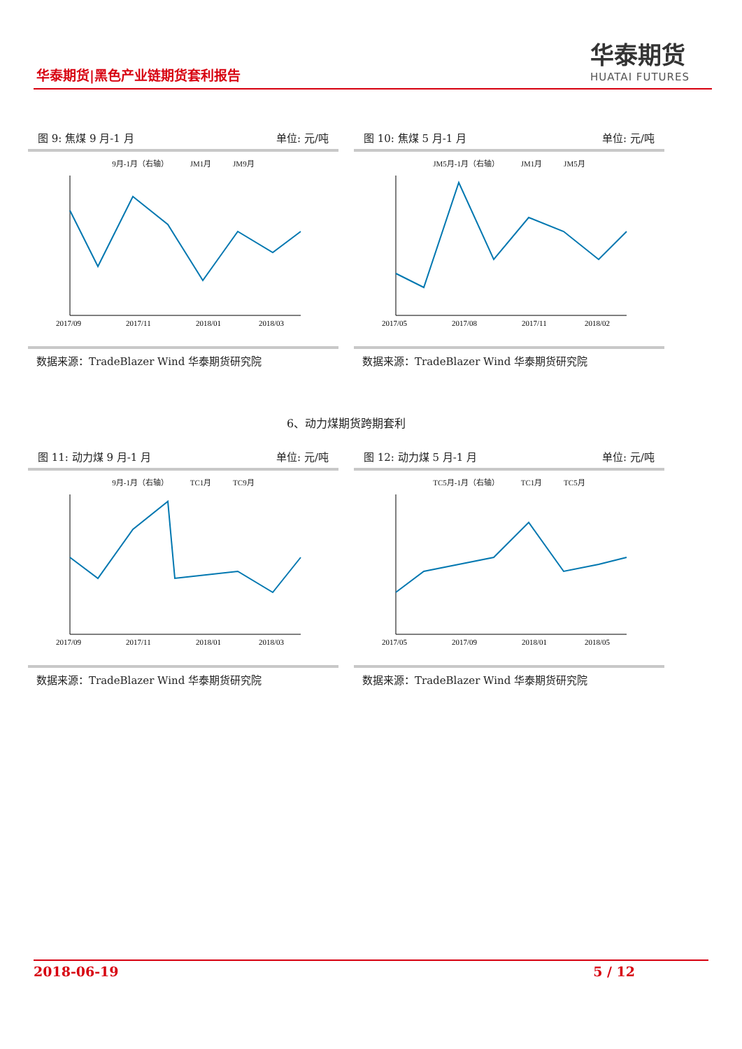华泰期货|黑色产业链期货套利报告
华泰期货
HUATAI FUTURES
图 9: 焦煤 9 月-1 月 单位: 元/吨
9月-1月（右轴） JM1月 JM9月
2017/09
2017/11
2018/01
2018/03
数据来源：TradeBlazer Wind 华泰期货研究院
图 10: 焦煤 5 月-1 月 单位: 元/吨
JM5月-1月（右轴） JM1月 JM5月
2017/05
2017/08
2017/11
2018/02
数据来源：TradeBlazer Wind 华泰期货研究院
6、动力煤期货跨期套利
图 11: 动力煤 9 月-1 月 单位: 元/吨
9月-1月（右轴） TC1月 TC9月
2017/09
2017/11
2018/01
2018/03
数据来源：TradeBlazer Wind 华泰期货研究院
图 12: 动力煤 5 月-1 月 单位: 元/吨
TC5月-1月（右轴） TC1月 TC5月
2017/05
2017/09
2018/01
2018/05
数据来源：TradeBlazer Wind 华泰期货研究院
2018-06-19 5 / 12